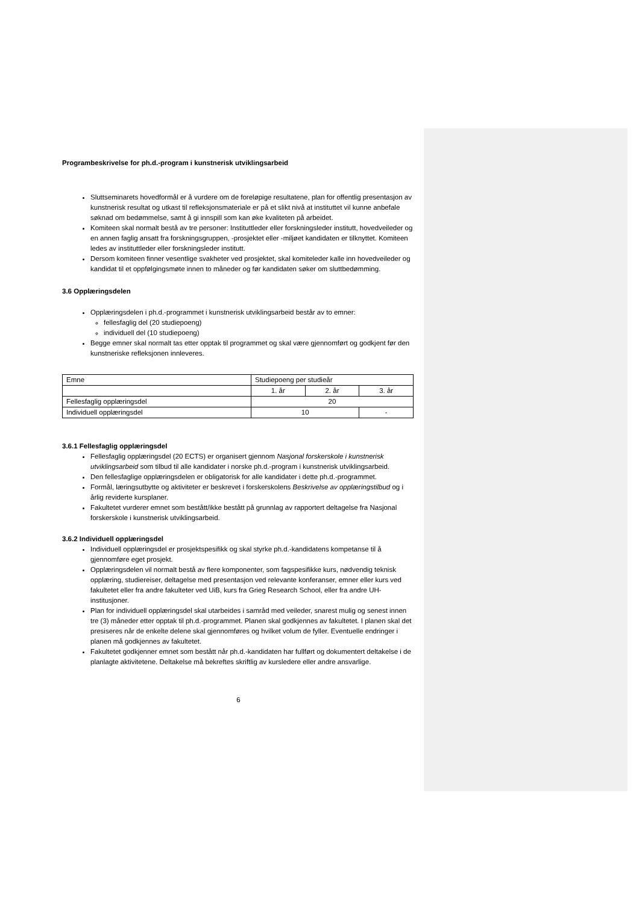Programbeskrivelse for ph.d.-program i kunstnerisk utviklingsarbeid
Sluttseminarets hovedformål er å vurdere om de foreløpige resultatene, plan for offentlig presentasjon av kunstnerisk resultat og utkast til refleksjonsmateriale er på et slikt nivå at instituttet vil kunne anbefale søknad om bedømmelse, samt å gi innspill som kan øke kvaliteten på arbeidet.
Komiteen skal normalt bestå av tre personer: Instituttleder eller forskningsleder institutt, hovedveileder og en annen faglig ansatt fra forskningsgruppen, -prosjektet eller -miljøet kandidaten er tilknyttet. Komiteen ledes av instituttleder eller forskningsleder institutt.
Dersom komiteen finner vesentlige svakheter ved prosjektet, skal komiteleder kalle inn hovedveileder og kandidat til et oppfølgingsmøte innen to måneder og før kandidaten søker om sluttbedømming.
3.6 Opplæringsdelen
Opplæringsdelen i ph.d.-programmet i kunstnerisk utviklingsarbeid består av to emner:
fellesfaglig del (20 studiepoeng)
individuell del (10 studiepoeng)
Begge emner skal normalt tas etter opptak til programmet og skal være gjennomført og godkjent før den kunstneriske refleksjonen innleveres.
| Emne | Studiepoeng per studieår | | |
| | 1. år | 2. år | 3. år |
| Fellesfaglig opplæringsdel | 20 | | |
| Individuell opplæringsdel | 10 | | - |
3.6.1 Fellesfaglig opplæringsdel
Fellesfaglig opplæringsdel (20 ECTS) er organisert gjennom Nasjonal forskerskole i kunstnerisk utviklingsarbeid som tilbud til alle kandidater i norske ph.d.-program i kunstnerisk utviklingsarbeid.
Den fellesfaglige opplæringsdelen er obligatorisk for alle kandidater i dette ph.d.-programmet.
Formål, læringsutbytte og aktiviteter er beskrevet i forskerskolens Beskrivelse av opplæringstilbud og i årlig reviderte kursplaner.
Fakultetet vurderer emnet som bestått/ikke bestått på grunnlag av rapportert deltagelse fra Nasjonal forskerskole i kunstnerisk utviklingsarbeid.
3.6.2 Individuell opplæringsdel
Individuell opplæringsdel er prosjektspesifikk og skal styrke ph.d.-kandidatens kompetanse til å gjennomføre eget prosjekt.
Opplæringsdelen vil normalt bestå av flere komponenter, som fagspesifikke kurs, nødvendig teknisk opplæring, studiereiser, deltagelse med presentasjon ved relevante konferanser, emner eller kurs ved fakultetet eller fra andre fakulteter ved UiB, kurs fra Grieg Research School, eller fra andre UH-institusjoner.
Plan for individuell opplæringsdel skal utarbeides i samråd med veileder, snarest mulig og senest innen tre (3) måneder etter opptak til ph.d.-programmet. Planen skal godkjennes av fakultetet. I planen skal det presiseres når de enkelte delene skal gjennomføres og hvilket volum de fyller. Eventuelle endringer i planen må godkjennes av fakultetet.
Fakultetet godkjenner emnet som bestått når ph.d.-kandidaten har fullført og dokumentert deltakelse i de planlagte aktivitetene. Deltakelse må bekreftes skriftlig av kursledere eller andre ansvarlige.
6